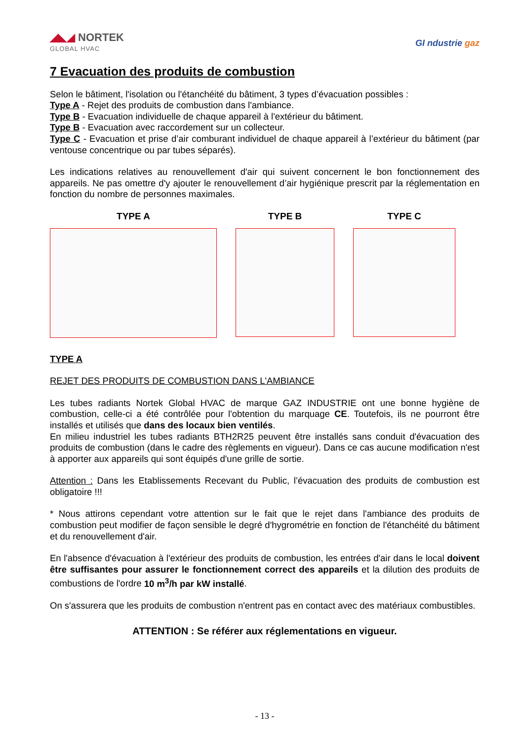◢◣◢ NORTEK
GLOBAL HVAC
GI ndustrie gaz
7 Evacuation des produits de combustion
Selon le bâtiment, l'isolation ou l'étanchéité du bâtiment, 3 types d’évacuation possibles :
Type A - Rejet des produits de combustion dans l'ambiance.
Type B - Evacuation individuelle de chaque appareil à l'extérieur du bâtiment.
Type B - Evacuation avec raccordement sur un collecteur.
Type C - Evacuation et prise d’air comburant individuel de chaque appareil à l’extérieur du bâtiment (par ventouse concentrique ou par tubes séparés).
Les indications relatives au renouvellement d'air qui suivent concernent le bon fonctionnement des appareils. Ne pas omettre d'y ajouter le renouvellement d’air hygiénique prescrit par la réglementation en fonction du nombre de personnes maximales.
TYPE A TYPE B TYPE C
TYPE A
REJET DES PRODUITS DE COMBUSTION DANS L'AMBIANCE
Les tubes radiants Nortek Global HVAC de marque GAZ INDUSTRIE ont une bonne hygiène de combustion, celle-ci a été contrôlée pour l'obtention du marquage CE. Toutefois, ils ne pourront être installés et utilisés que dans des locaux bien ventilés.
En milieu industriel les tubes radiants BTH2R25 peuvent être installés sans conduit d'évacuation des produits de combustion (dans le cadre des règlements en vigueur). Dans ce cas aucune modification n'est à apporter aux appareils qui sont équipés d'une grille de sortie.
Attention : Dans les Etablissements Recevant du Public, l’évacuation des produits de combustion est obligatoire !!!
* Nous attirons cependant votre attention sur le fait que le rejet dans l'ambiance des produits de combustion peut modifier de façon sensible le degré d'hygrométrie en fonction de l'étanchéité du bâtiment et du renouvellement d'air.
En l'absence d'évacuation à l'extérieur des produits de combustion, les entrées d'air dans le local doivent être suffisantes pour assurer le fonctionnement correct des appareils et la dilution des produits de combustions de l'ordre 10 m<sup>3</sup>/h par kW installé.
On s'assurera que les produits de combustion n'entrent pas en contact avec des matériaux combustibles.
ATTENTION : Se référer aux réglementations en vigueur.
- 13 -